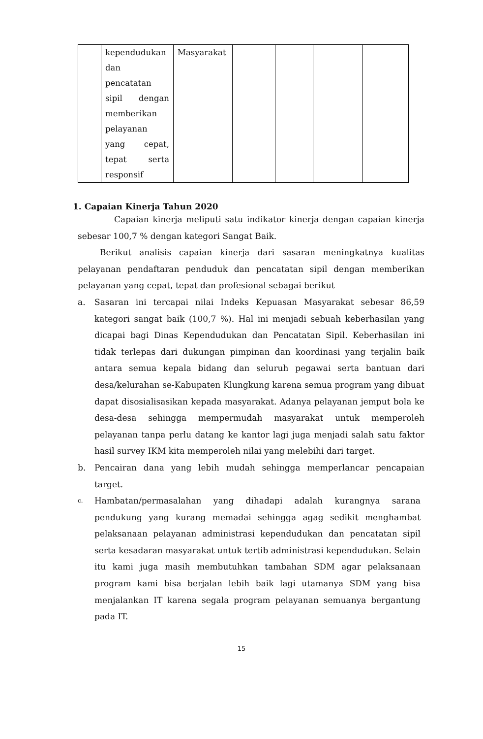| | kependudukan dan pencatatan sipil dengan memberikan pelayanan yang cepat, tepat serta responsif | Masyarakat | | | | |
1. Capaian Kinerja Tahun 2020
Capaian kinerja meliputi satu indikator kinerja dengan capaian kinerja sebesar 100,7 % dengan kategori Sangat Baik.
Berikut analisis capaian kinerja dari sasaran meningkatnya kualitas pelayanan pendaftaran penduduk dan pencatatan sipil dengan memberikan pelayanan yang cepat, tepat dan profesional sebagai berikut
a. Sasaran ini tercapai nilai Indeks Kepuasan Masyarakat sebesar 86,59 kategori sangat baik (100,7 %). Hal ini menjadi sebuah keberhasilan yang dicapai bagi Dinas Kependudukan dan Pencatatan Sipil. Keberhasilan ini tidak terlepas dari dukungan pimpinan dan koordinasi yang terjalin baik antara semua kepala bidang dan seluruh pegawai serta bantuan dari desa/kelurahan se-Kabupaten Klungkung karena semua program yang dibuat dapat disosialisasikan kepada masyarakat. Adanya pelayanan jemput bola ke desa-desa sehingga mempermudah masyarakat untuk memperoleh pelayanan tanpa perlu datang ke kantor lagi juga menjadi salah satu faktor hasil survey IKM kita memperoleh nilai yang melebihi dari target.
b. Pencairan dana yang lebih mudah sehingga memperlancar pencapaian target.
c.
Hambatan/permasalahan yang dihadapi adalah kurangnya sarana pendukung yang kurang memadai sehingga agag sedikit menghambat pelaksanaan pelayanan administrasi kependudukan dan pencatatan sipil serta kesadaran masyarakat untuk tertib administrasi kependudukan. Selain itu kami juga masih membutuhkan tambahan SDM agar pelaksanaan program kami bisa berjalan lebih baik lagi utamanya SDM yang bisa menjalankan IT karena segala program pelayanan semuanya bergantung pada IT.
15